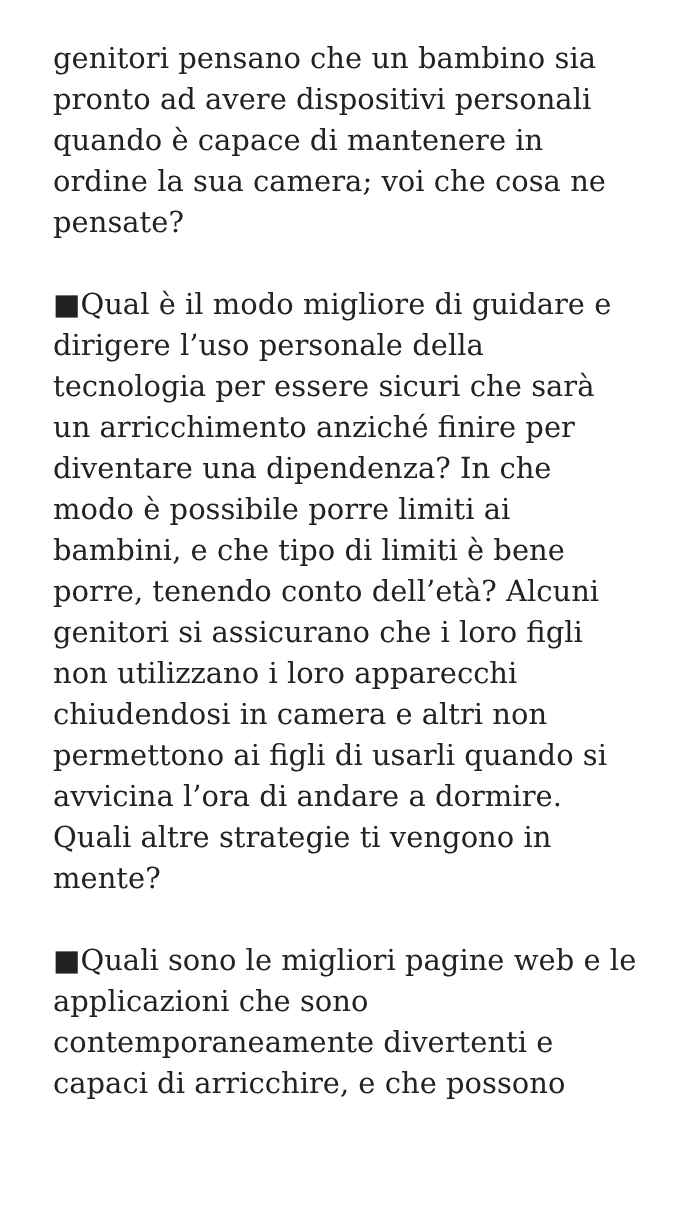genitori pensano che un bambino sia pronto ad avere dispositivi personali quando è capace di mantenere in ordine la sua camera; voi che cosa ne pensate?
■Qual è il modo migliore di guidare e dirigere l’uso personale della tecnologia per essere sicuri che sarà un arricchimento anziché finire per diventare una dipendenza? In che modo è possibile porre limiti ai bambini, e che tipo di limiti è bene porre, tenendo conto dell’età? Alcuni genitori si assicurano che i loro figli non utilizzano i loro apparecchi chiudendosi in camera e altri non permettono ai figli di usarli quando si avvicina l’ora di andare a dormire. Quali altre strategie ti vengono in mente?
■Quali sono le migliori pagine web e le applicazioni che sono contemporaneamente divertenti e capaci di arricchire, e che possono